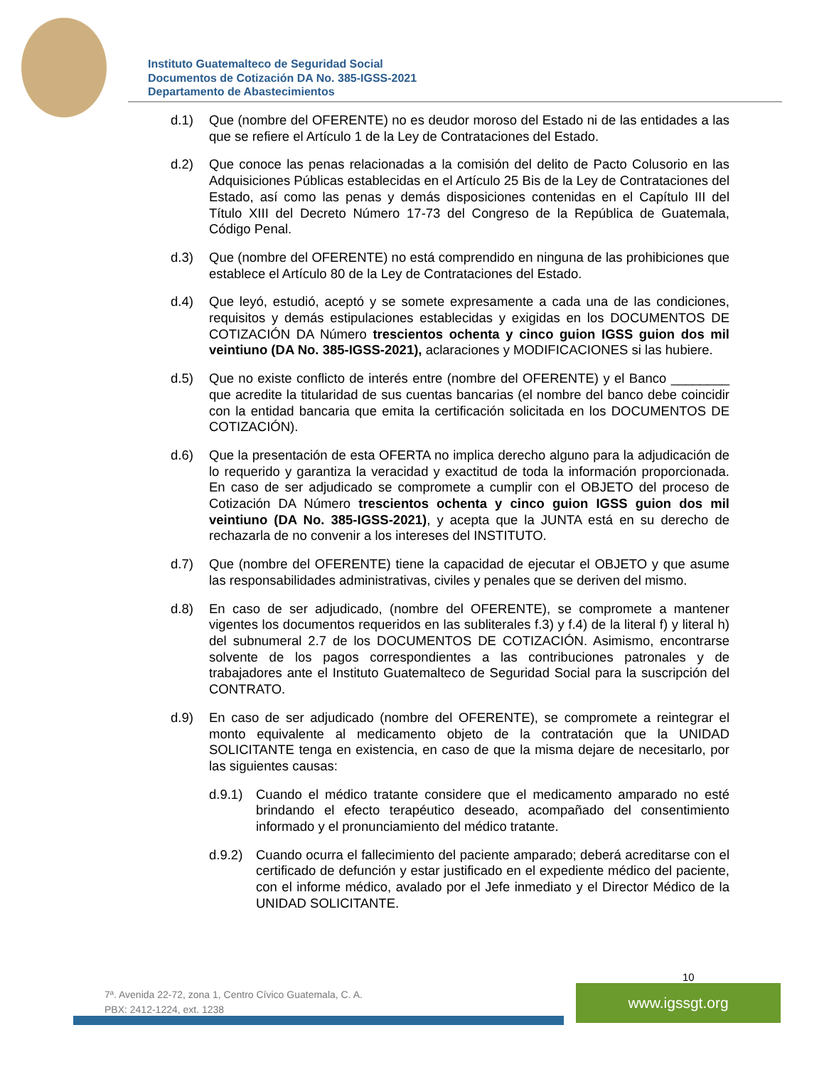Instituto Guatemalteco de Seguridad Social
Documentos de Cotización DA No. 385-IGSS-2021
Departamento de Abastecimientos
d.1) Que (nombre del OFERENTE) no es deudor moroso del Estado ni de las entidades a las que se refiere el Artículo 1 de la Ley de Contrataciones del Estado.
d.2) Que conoce las penas relacionadas a la comisión del delito de Pacto Colusorio en las Adquisiciones Públicas establecidas en el Artículo 25 Bis de la Ley de Contrataciones del Estado, así como las penas y demás disposiciones contenidas en el Capítulo III del Título XIII del Decreto Número 17-73 del Congreso de la República de Guatemala, Código Penal.
d.3) Que (nombre del OFERENTE) no está comprendido en ninguna de las prohibiciones que establece el Artículo 80 de la Ley de Contrataciones del Estado.
d.4) Que leyó, estudió, aceptó y se somete expresamente a cada una de las condiciones, requisitos y demás estipulaciones establecidas y exigidas en los DOCUMENTOS DE COTIZACIÓN DA Número trescientos ochenta y cinco guion IGSS guion dos mil veintiuno (DA No. 385-IGSS-2021), aclaraciones y MODIFICACIONES si las hubiere.
d.5) Que no existe conflicto de interés entre (nombre del OFERENTE) y el Banco ________ que acredite la titularidad de sus cuentas bancarias (el nombre del banco debe coincidir con la entidad bancaria que emita la certificación solicitada en los DOCUMENTOS DE COTIZACIÓN).
d.6) Que la presentación de esta OFERTA no implica derecho alguno para la adjudicación de lo requerido y garantiza la veracidad y exactitud de toda la información proporcionada. En caso de ser adjudicado se compromete a cumplir con el OBJETO del proceso de Cotización DA Número trescientos ochenta y cinco guion IGSS guion dos mil veintiuno (DA No. 385-IGSS-2021), y acepta que la JUNTA está en su derecho de rechazarla de no convenir a los intereses del INSTITUTO.
d.7) Que (nombre del OFERENTE) tiene la capacidad de ejecutar el OBJETO y que asume las responsabilidades administrativas, civiles y penales que se deriven del mismo.
d.8) En caso de ser adjudicado, (nombre del OFERENTE), se compromete a mantener vigentes los documentos requeridos en las subliterales f.3) y f.4) de la literal f) y literal h) del subnumeral 2.7 de los DOCUMENTOS DE COTIZACIÓN. Asimismo, encontrarse solvente de los pagos correspondientes a las contribuciones patronales y de trabajadores ante el Instituto Guatemalteco de Seguridad Social para la suscripción del CONTRATO.
d.9) En caso de ser adjudicado (nombre del OFERENTE), se compromete a reintegrar el monto equivalente al medicamento objeto de la contratación que la UNIDAD SOLICITANTE tenga en existencia, en caso de que la misma dejare de necesitarlo, por las siguientes causas:
d.9.1)
Cuando el médico tratante considere que el medicamento amparado no esté brindando el efecto terapéutico deseado, acompañado del consentimiento informado y el pronunciamiento del médico tratante.
d.9.2)
Cuando ocurra el fallecimiento del paciente amparado; deberá acreditarse con el certificado de defunción y estar justificado en el expediente médico del paciente, con el informe médico, avalado por el Jefe inmediato y el Director Médico de la UNIDAD SOLICITANTE.
10
7ª. Avenida 22-72, zona 1, Centro Cívico Guatemala, C. A.
PBX: 2412-1224, ext. 1238
www.igssgt.org